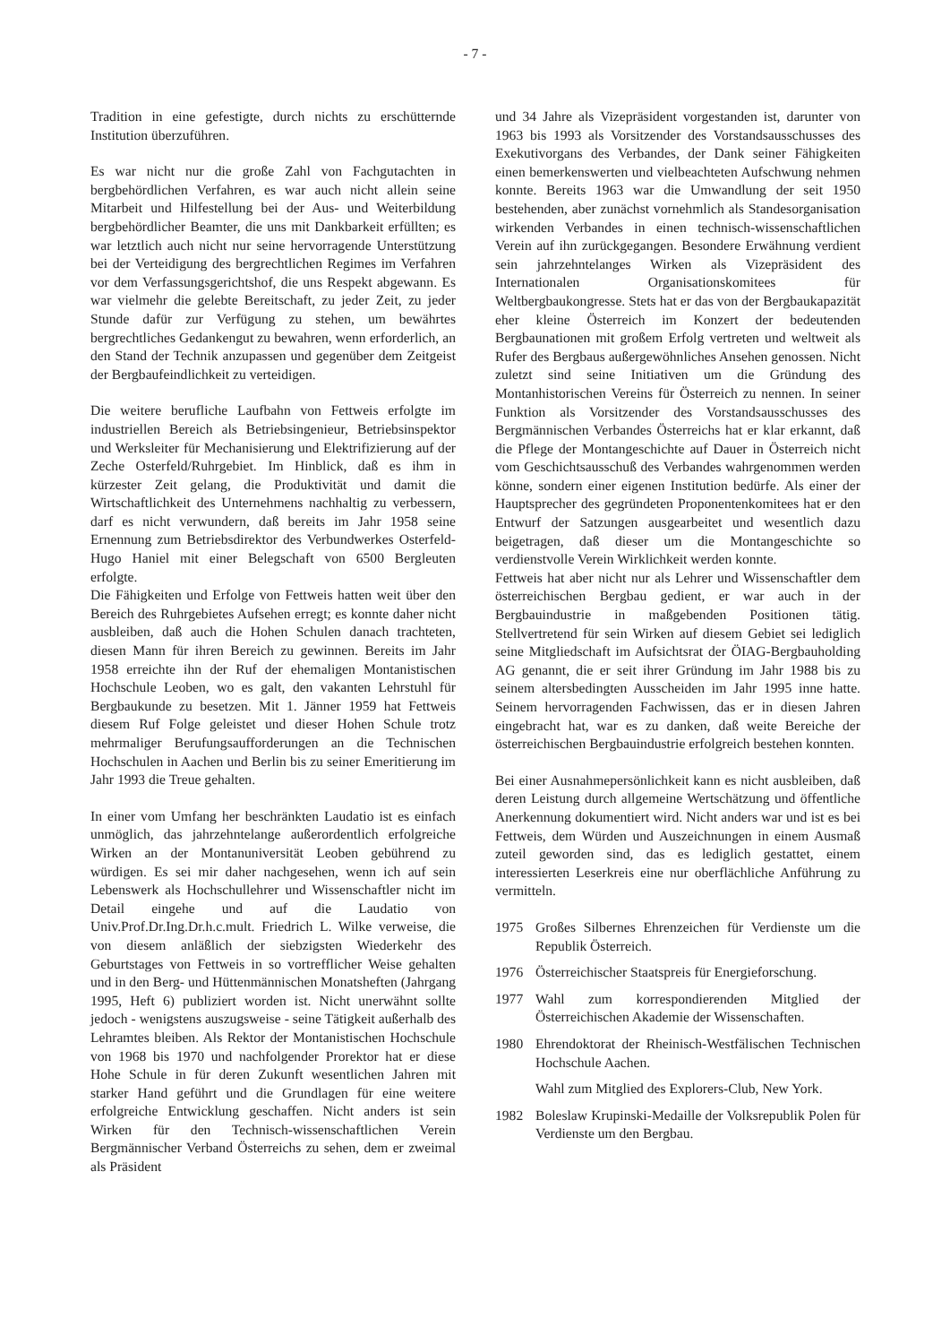- 7 -
Tradition in eine gefestigte, durch nichts zu erschütternde Institution überzuführen.
Es war nicht nur die große Zahl von Fachgutachten in bergbehördlichen Verfahren, es war auch nicht allein seine Mitarbeit und Hilfestellung bei der Aus- und Weiterbildung bergbehördlicher Beamter, die uns mit Dankbarkeit erfüllten; es war letztlich auch nicht nur seine hervorragende Unterstützung bei der Verteidigung des bergrechtlichen Regimes im Verfahren vor dem Verfassungsgerichtshof, die uns Respekt abgewann. Es war vielmehr die gelebte Bereitschaft, zu jeder Zeit, zu jeder Stunde dafür zur Verfügung zu stehen, um bewährtes bergrechtliches Gedankengut zu bewahren, wenn erforderlich, an den Stand der Technik anzupassen und gegenüber dem Zeitgeist der Bergbaufeindlichkeit zu verteidigen.
Die weitere berufliche Laufbahn von Fettweis erfolgte im industriellen Bereich als Betriebsingenieur, Betriebsinspektor und Werksleiter für Mechanisierung und Elektrifizierung auf der Zeche Osterfeld/Ruhrgebiet. Im Hinblick, daß es ihm in kürzester Zeit gelang, die Produktivität und damit die Wirtschaftlichkeit des Unternehmens nachhaltig zu verbessern, darf es nicht verwundern, daß bereits im Jahr 1958 seine Ernennung zum Betriebsdirektor des Verbundwerkes Osterfeld-Hugo Haniel mit einer Belegschaft von 6500 Bergleuten erfolgte.
Die Fähigkeiten und Erfolge von Fettweis hatten weit über den Bereich des Ruhrgebietes Aufsehen erregt; es konnte daher nicht ausbleiben, daß auch die Hohen Schulen danach trachteten, diesen Mann für ihren Bereich zu gewinnen. Bereits im Jahr 1958 erreichte ihn der Ruf der ehemaligen Montanistischen Hochschule Leoben, wo es galt, den vakanten Lehrstuhl für Bergbaukunde zu besetzen. Mit 1. Jänner 1959 hat Fettweis diesem Ruf Folge geleistet und dieser Hohen Schule trotz mehrmaliger Berufungsaufforderungen an die Technischen Hochschulen in Aachen und Berlin bis zu seiner Emeritierung im Jahr 1993 die Treue gehalten.
In einer vom Umfang her beschränkten Laudatio ist es einfach unmöglich, das jahrzehntelange außerordentlich erfolgreiche Wirken an der Montanuniversität Leoben gebührend zu würdigen. Es sei mir daher nachgesehen, wenn ich auf sein Lebenswerk als Hochschullehrer und Wissenschaftler nicht im Detail eingehe und auf die Laudatio von Univ.Prof.Dr.Ing.Dr.h.c.mult. Friedrich L. Wilke verweise, die von diesem anläßlich der siebzigsten Wiederkehr des Geburtstages von Fettweis in so vortrefflicher Weise gehalten und in den Berg- und Hüttenmännischen Monatsheften (Jahrgang 1995, Heft 6) publiziert worden ist. Nicht unerwähnt sollte jedoch - wenigstens auszugsweise - seine Tätigkeit außerhalb des Lehramtes bleiben. Als Rektor der Montanistischen Hochschule von 1968 bis 1970 und nachfolgender Prorektor hat er diese Hohe Schule in für deren Zukunft wesentlichen Jahren mit starker Hand geführt und die Grundlagen für eine weitere erfolgreiche Entwicklung geschaffen. Nicht anders ist sein Wirken für den Technisch-wissenschaftlichen Verein Bergmännischer Verband Österreichs zu sehen, dem er zweimal als Präsident
und 34 Jahre als Vizepräsident vorgestanden ist, darunter von 1963 bis 1993 als Vorsitzender des Vorstandsausschusses des Exekutivorgans des Verbandes, der Dank seiner Fähigkeiten einen bemerkenswerten und vielbeachteten Aufschwung nehmen konnte. Bereits 1963 war die Umwandlung der seit 1950 bestehenden, aber zunächst vornehmlich als Standesorganisation wirkenden Verbandes in einen technisch-wissenschaftlichen Verein auf ihn zurückgegangen. Besondere Erwähnung verdient sein jahrzehntelanges Wirken als Vizepräsident des Internationalen Organisationskomitees für Weltbergbaukongresse. Stets hat er das von der Bergbaukapazität eher kleine Österreich im Konzert der bedeutenden Bergbaunationen mit großem Erfolg vertreten und weltweit als Rufer des Bergbaus außergewöhnliches Ansehen genossen. Nicht zuletzt sind seine Initiativen um die Gründung des Montanhistorischen Vereins für Österreich zu nennen. In seiner Funktion als Vorsitzender des Vorstandsausschusses des Bergmännischen Verbandes Österreichs hat er klar erkannt, daß die Pflege der Montangeschichte auf Dauer in Österreich nicht vom Geschichtsausschuß des Verbandes wahrgenommen werden könne, sondern einer eigenen Institution bedürfe. Als einer der Hauptsprecher des gegründeten Proponentenkomitees hat er den Entwurf der Satzungen ausgearbeitet und wesentlich dazu beigetragen, daß dieser um die Montangeschichte so verdienstvolle Verein Wirklichkeit werden konnte.
Fettweis hat aber nicht nur als Lehrer und Wissenschaftler dem österreichischen Bergbau gedient, er war auch in der Bergbauindustrie in maßgebenden Positionen tätig. Stellvertretend für sein Wirken auf diesem Gebiet sei lediglich seine Mitgliedschaft im Aufsichtsrat der ÖIAG-Bergbauholding AG genannt, die er seit ihrer Gründung im Jahr 1988 bis zu seinem altersbedingten Ausscheiden im Jahr 1995 inne hatte. Seinem hervorragenden Fachwissen, das er in diesen Jahren eingebracht hat, war es zu danken, daß weite Bereiche der österreichischen Bergbauindustrie erfolgreich bestehen konnten.
Bei einer Ausnahmepersönlichkeit kann es nicht ausbleiben, daß deren Leistung durch allgemeine Wertschätzung und öffentliche Anerkennung dokumentiert wird. Nicht anders war und ist es bei Fettweis, dem Würden und Auszeichnungen in einem Ausmaß zuteil geworden sind, das es lediglich gestattet, einem interessierten Leserkreis eine nur oberflächliche Anführung zu vermitteln.
1975 Großes Silbernes Ehrenzeichen für Verdienste um die Republik Österreich.
1976 Österreichischer Staatspreis für Energieforschung.
1977 Wahl zum korrespondierenden Mitglied der Österreichischen Akademie der Wissenschaften.
1980 Ehrendoktorat der Rheinisch-Westfälischen Technischen Hochschule Aachen.
Wahl zum Mitglied des Explorers-Club, New York.
1982 Boleslaw Krupinski-Medaille der Volksrepublik Polen für Verdienste um den Bergbau.